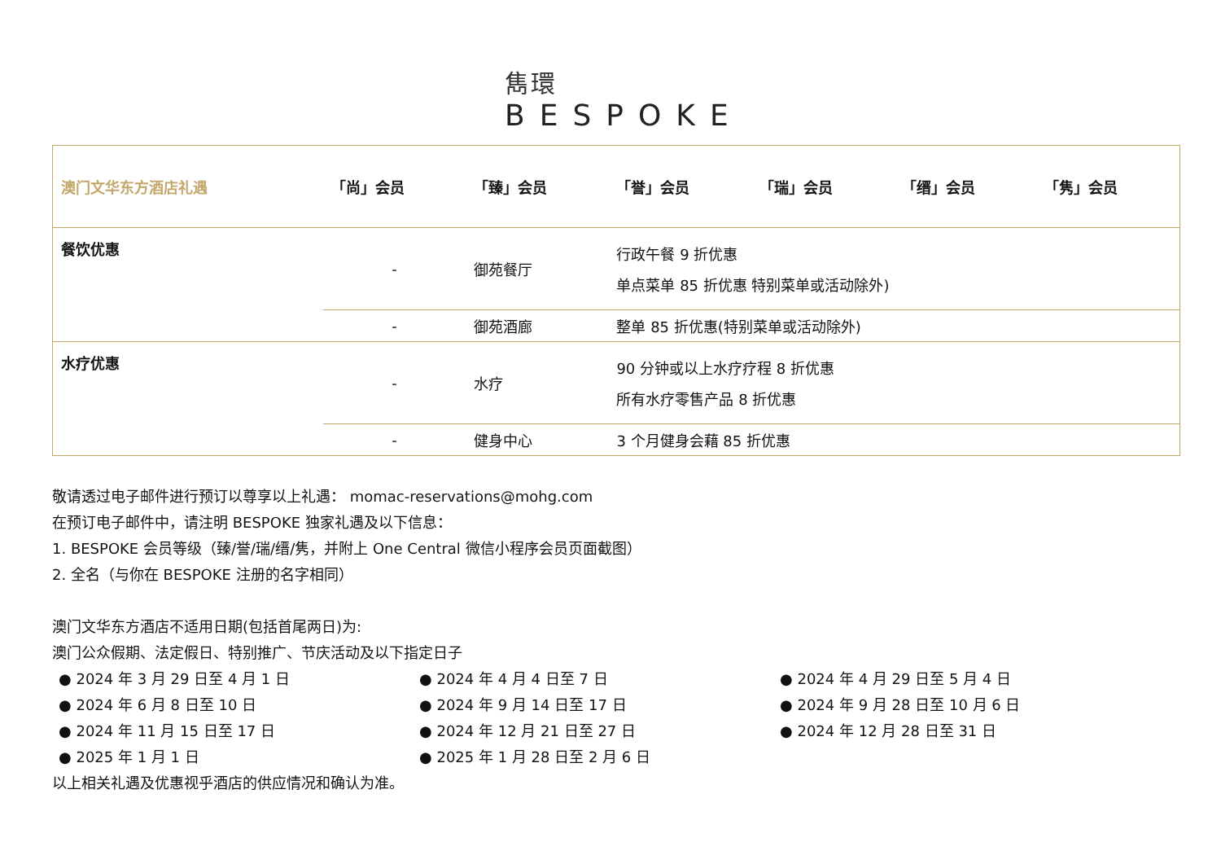雋環
BESPOKE
| 澳门文华东方酒店礼遇 | 「尚」会员 | 「臻」会员 | 「誉」会员 | 「瑞」会员 | 「缙」会员 | 「隽」会员 |
| --- | --- | --- | --- | --- | --- | --- |
| 餐饮优惠 | - | 御苑餐厅 | 行政午餐 9 折优惠 单点菜单 85 折优惠 特别菜单或活动除外) | | | |
| | - | 御苑酒廊 | 整单 85 折优惠(特别菜单或活动除外) | | | |
| 水疗优惠 | - | 水疗 | 90 分钟或以上水疗疗程 8 折优惠 所有水疗零售产品 8 折优惠 | | | |
| | - | 健身中心 | 3 个月健身会藉 85 折优惠 | | | |
敬请透过电子邮件进行预订以尊享以上礼遇： momac-reservations@mohg.com
在预订电子邮件中，请注明 BESPOKE 独家礼遇及以下信息：
1. BESPOKE 会员等级（臻/誉/瑞/缙/隽，并附上 One Central 微信小程序会员页面截图）
2. 全名（与你在 BESPOKE 注册的名字相同）
澳门文华东方酒店不适用日期(包括首尾两日)为:
澳门公众假期、法定假日、特别推广、节庆活动及以下指定日子
● 2024 年 3 月 29 日至 4 月 1 日
● 2024 年 4 月 4 日至 7 日
● 2024 年 4 月 29 日至 5 月 4 日
● 2024 年 6 月 8 日至 10 日
● 2024 年 9 月 14 日至 17 日
● 2024 年 9 月 28 日至 10 月 6 日
● 2024 年 11 月 15 日至 17 日
● 2024 年 12 月 21 日至 27 日
● 2024 年 12 月 28 日至 31 日
● 2025 年 1 月 1 日
● 2025 年 1 月 28 日至 2 月 6 日
以上相关礼遇及优惠视乎酒店的供应情况和确认为准。